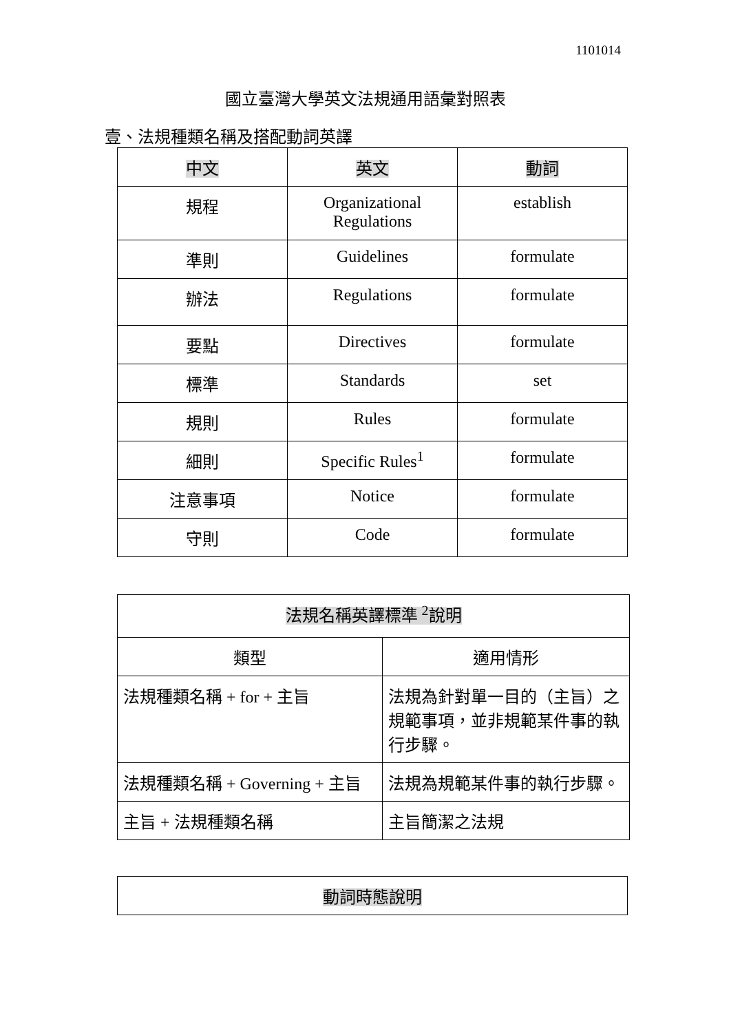1101014
國立臺灣大學英文法規通用語彙對照表
壹、法規種類名稱及搭配動詞英譯
| 中文 | 英文 | 動詞 |
| --- | --- | --- |
| 規程 | Organizational Regulations | establish |
| 準則 | Guidelines | formulate |
| 辦法 | Regulations | formulate |
| 要點 | Directives | formulate |
| 標準 | Standards | set |
| 規則 | Rules | formulate |
| 細則 | Specific Rules<sup>1</sup> | formulate |
| 注意事項 | Notice | formulate |
| 守則 | Code | formulate |
| 法規名稱英譯標準 <sup>2</sup>說明 | |
| 類型 | 適用情形 |
| 法規種類名稱 + for + 主旨 | 法規為針對單一目的（主旨）之規範事項，並非規範某件事的執行步驟。 |
| 法規種類名稱 + Governing + 主旨 | 法規為規範某件事的執行步驟。 |
| 主旨 + 法規種類名稱 | 主旨簡潔之法規 |
| 動詞時態說明 |